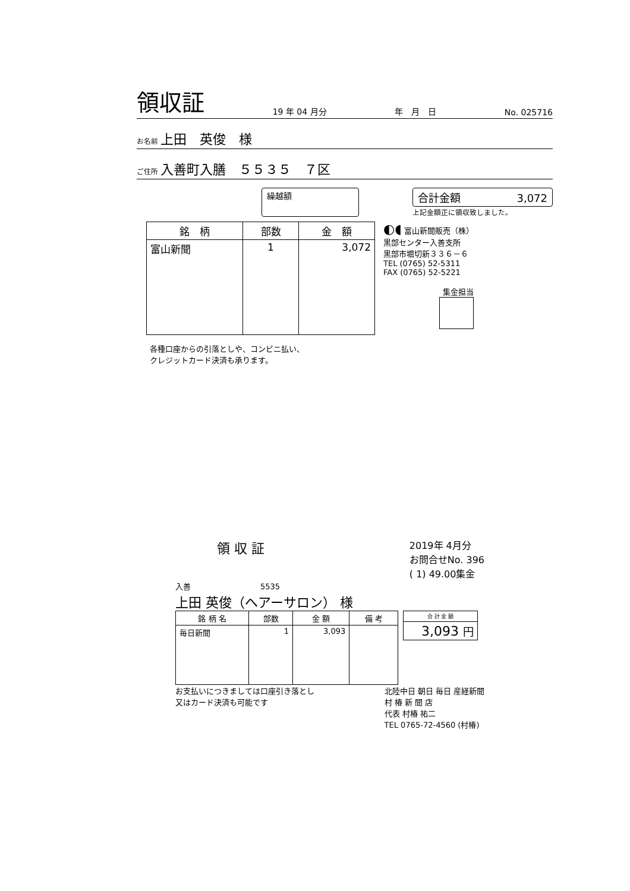領収証 19 年 04 月分 年　月　日 No. 025716
お名前 上田　英俊　様
ご住所 入善町入膳　５５３５　７区
繰越額 合計金額 3,072
上記金額正に領収致しました。
| 銘 柄 | 部数 | 金 額 |
| --- | --- | --- |
| 富山新聞 | 1 | 3,072 |
◐◖ 富山新聞販売（株）
黒部センター入善支所
黒部市堀切新３３６－６
TEL (0765) 52-5311
FAX (0765) 52-5221
集金担当
各種口座からの引落としや、コンビニ払い、
クレジットカード決済も承ります。
領 収 証 2019年 4月分
お問合せNo. 396
( 1) 49.00集金
入善　　　　　　　　　5535
上田 英俊（ヘアーサロン） 様
| 銘 柄 名 | 部数 | 金 額 | 備 考 |
| --- | --- | --- | --- |
| 毎日新聞 | 1 | 3,093 | |
| 合 計 金 額 |
| --- |
| 3,093 円 |
お支払いにつきましては口座引き落とし
又はカード決済も可能です 北陸中日 朝日 毎日 産経新聞
村 椿 新 聞 店
代表 村椿 祐二
TEL 0765-72-4560 (村椿)